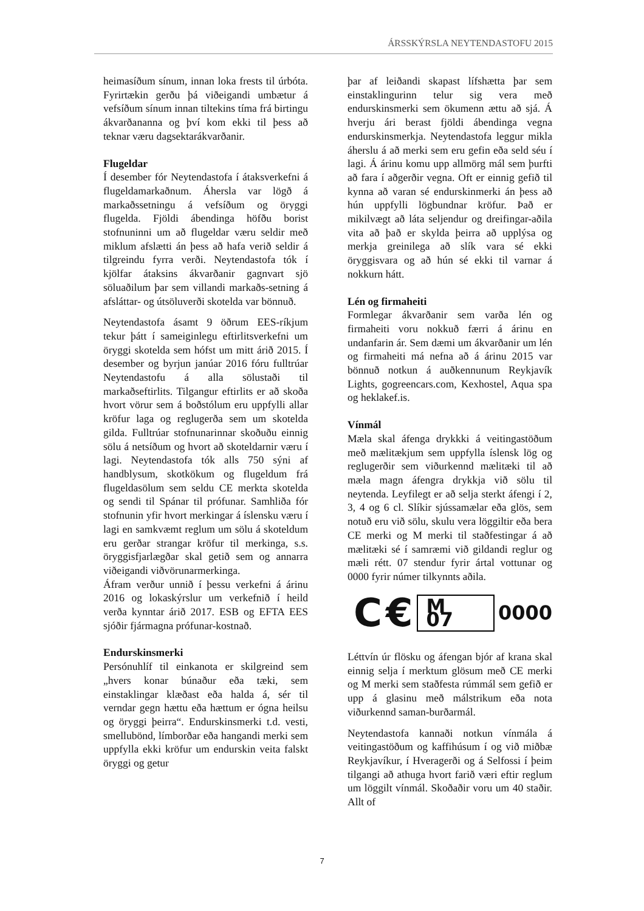ÁRSSKÝRSLA NEYTENDASTOFU 2015
heimasíðum sínum, innan loka frests til úrbóta. Fyrirtækin gerðu þá viðeigandi umbætur á vefsíðum sínum innan tiltekins tíma frá birtingu ákvarðananna og því kom ekki til þess að teknar væru dagsektarákvarðanir.
Flugeldar
Í desember fór Neytendastofa í átaksverkefni á flugeldamarkaðnum. Áhersla var lögð á markaðssetningu á vefsíðum og öryggi flugelda. Fjöldi ábendinga höfðu borist stofnuninni um að flugeldar væru seldir með miklum afslætti án þess að hafa verið seldir á tilgreindu fyrra verði. Neytendastofa tók í kjölfar átaksins ákvarðanir gagnvart sjö söluaðilum þar sem villandi markaðs-setning á afsláttar- og útsöluverði skotelda var bönnuð.
Neytendastofa ásamt 9 öðrum EES-ríkjum tekur þátt í sameiginlegu eftirlitsverkefni um öryggi skotelda sem hófst um mitt árið 2015. Í desember og byrjun janúar 2016 fóru fulltrúar Neytendastofu á alla sölustaði til markaðseftirlits. Tilgangur eftirlits er að skoða hvort vörur sem á boðstólum eru uppfylli allar kröfur laga og reglugerða sem um skotelda gilda. Fulltrúar stofnunarinnar skoðuðu einnig sölu á netsíðum og hvort að skoteldarnir væru í lagi. Neytendastofa tók alls 750 sýni af handblysum, skotkökum og flugeldum frá flugeldasölum sem seldu CE merkta skotelda og sendi til Spánar til prófunar. Samhliða fór stofnunin yfir hvort merkingar á íslensku væru í lagi en samkvæmt reglum um sölu á skoteldum eru gerðar strangar kröfur til merkinga, s.s. öryggisfjarlægðar skal getið sem og annarra viðeigandi viðvörunarmerkinga.
Áfram verður unnið í þessu verkefni á árinu 2016 og lokaskýrslur um verkefnið í heild verða kynntar árið 2017. ESB og EFTA EES sjóðir fjármagna prófunar-kostnað.
Endurskinsmerki
Persónuhlíf til einkanota er skilgreind sem „hvers konar búnaður eða tæki, sem einstaklingar klæðast eða halda á, sér til verndar gegn hættu eða hættum er ógna heilsu og öryggi þeirra“. Endurskinsmerki t.d. vesti, smellubönd, límborðar eða hangandi merki sem uppfylla ekki kröfur um endurskin veita falskt öryggi og getur
þar af leiðandi skapast lífshætta þar sem einstaklingurinn telur sig vera með endurskinsmerki sem ökumenn ættu að sjá. Á hverju ári berast fjöldi ábendinga vegna endurskinsmerkja. Neytendastofa leggur mikla áherslu á að merki sem eru gefin eða seld séu í lagi. Á árinu komu upp allmörg mál sem þurfti að fara í aðgerðir vegna. Oft er einnig gefið til kynna að varan sé endurskinmerki án þess að hún uppfylli lögbundnar kröfur. Það er mikilvægt að láta seljendur og dreifingar-aðila vita að það er skylda þeirra að upplýsa og merkja greinilega að slík vara sé ekki öryggisvara og að hún sé ekki til varnar á nokkurn hátt.
Lén og firmaheiti
Formlegar ákvarðanir sem varða lén og firmaheiti voru nokkuð færri á árinu en undanfarin ár. Sem dæmi um ákvarðanir um lén og firmaheiti má nefna að á árinu 2015 var bönnuð notkun á auðkennunum Reykjavík Lights, gogreencars.com, Kexhostel, Aqua spa og heklakef.is.
Vínmál
Mæla skal áfenga drykkki á veitingastöðum með mælitækjum sem uppfylla íslensk lög og reglugerðir sem viðurkennd mælitæki til að mæla magn áfengra drykkja við sölu til neytenda. Leyfilegt er að selja sterkt áfengi í 2, 3, 4 og 6 cl. Slíkir sjússamælar eða glös, sem notuð eru við sölu, skulu vera löggiltir eða bera CE merki og M merki til staðfestingar á að mælitæki sé í samræmi við gildandi reglur og mæli rétt. 07 stendur fyrir ártal vottunar og 0000 fyrir númer tilkynnts aðila.
C € M 07 0000
Léttvín úr flösku og áfengan bjór af krana skal einnig selja í merktum glösum með CE merki og M merki sem staðfesta rúmmál sem gefið er upp á glasinu með málstrikum eða nota viðurkennd saman-burðarmál.
Neytendastofa kannaði notkun vínmála á veitingastöðum og kaffihúsum í og við miðbæ Reykjavíkur, í Hveragerði og á Selfossi í þeim tilgangi að athuga hvort farið væri eftir reglum um löggilt vínmál. Skoðaðir voru um 40 staðir. Allt of
7